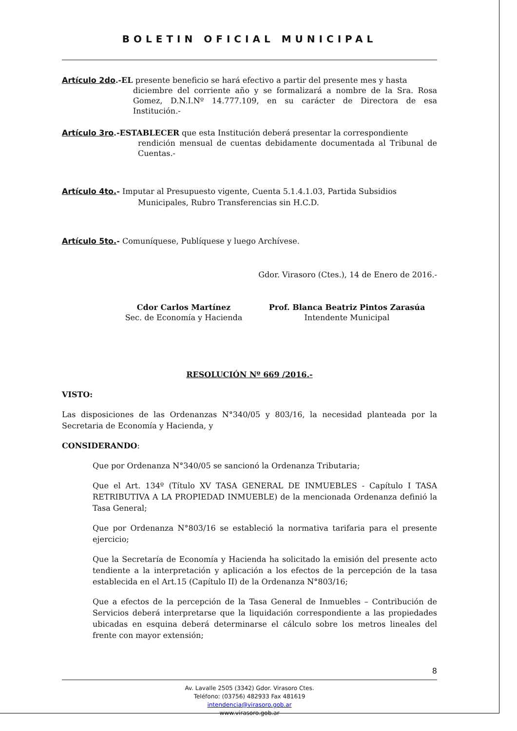BOLETIN OFICIAL MUNICIPAL
Artículo 2do.-EL presente beneficio se hará efectivo a partir del presente mes y hasta
diciembre del corriente año y se formalizará a nombre de la Sra. Rosa Gomez, D.N.I.Nº 14.777.109, en su carácter de Directora de esa Institución.-
Artículo 3ro.-ESTABLECER que esta Institución deberá presentar la correspondiente
rendición mensual de cuentas debidamente documentada al Tribunal de Cuentas.-
Artículo 4to.- Imputar al Presupuesto vigente, Cuenta 5.1.4.1.03, Partida Subsidios
Municipales, Rubro Transferencias sin H.C.D.
Artículo 5to.- Comuníquese, Publíquese y luego Archívese.
Gdor. Virasoro (Ctes.), 14 de Enero de 2016.-
Cdor Carlos Martínez
Sec. de Economía y Hacienda
Prof. Blanca Beatriz Pintos Zarasúa
Intendente Municipal
RESOLUCIÓN Nº 669 /2016.-
VISTO:
Las disposiciones de las Ordenanzas N°340/05 y 803/16, la necesidad planteada por la Secretaria de Economía y Hacienda, y
CONSIDERANDO:
Que por Ordenanza N°340/05 se sancionó la Ordenanza Tributaria;
Que el Art. 134º (Título XV TASA GENERAL DE INMUEBLES - Capítulo I TASA RETRIBUTIVA A LA PROPIEDAD INMUEBLE) de la mencionada Ordenanza definió la Tasa General;
Que por Ordenanza N°803/16 se estableció la normativa tarifaria para el presente ejercicio;
Que la Secretaría de Economía y Hacienda ha solicitado la emisión del presente acto tendiente a la interpretación y aplicación a los efectos de la percepción de la tasa establecida en el Art.15 (Capítulo II) de la Ordenanza N°803/16;
Que a efectos de la percepción de la Tasa General de Inmuebles – Contribución de Servicios deberá interpretarse que la liquidación correspondiente a las propiedades ubicadas en esquina deberá determinarse el cálculo sobre los metros lineales del frente con mayor extensión;
8
Av. Lavalle 2505 (3342) Gdor. Virasoro Ctes.
Teléfono: (03756) 482933 Fax 481619
intendencia@virasoro.gob.ar
www.virasoro.gob.ar